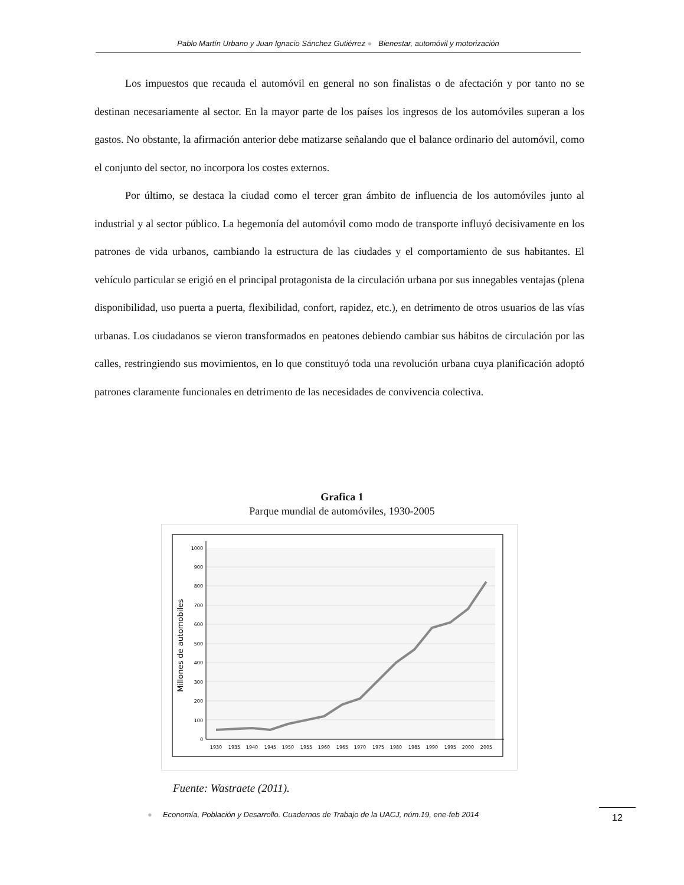Pablo Martín Urbano y Juan Ignacio Sánchez Gutiérrez ● Bienestar, automóvil y motorización
Los impuestos que recauda el automóvil en general no son finalistas o de afectación y por tanto no se destinan necesariamente al sector. En la mayor parte de los países los ingresos de los automóviles superan a los gastos. No obstante, la afirmación anterior debe matizarse señalando que el balance ordinario del automóvil, como el conjunto del sector, no incorpora los costes externos.
Por último, se destaca la ciudad como el tercer gran ámbito de influencia de los automóviles junto al industrial y al sector público. La hegemonía del automóvil como modo de transporte influyó decisivamente en los patrones de vida urbanos, cambiando la estructura de las ciudades y el comportamiento de sus habitantes. El vehículo particular se erigió en el principal protagonista de la circulación urbana por sus innegables ventajas (plena disponibilidad, uso puerta a puerta, flexibilidad, confort, rapidez, etc.), en detrimento de otros usuarios de las vías urbanas. Los ciudadanos se vieron transformados en peatones debiendo cambiar sus hábitos de circulación por las calles, restringiendo sus movimientos, en lo que constituyó toda una revolución urbana cuya planificación adoptó patrones claramente funcionales en detrimento de las necesidades de convivencia colectiva.
Grafica 1
Parque mundial de automóviles, 1930-2005
0
100
200
300
400
500
600
700
800
900
1000
1930
1935
1940
1945
1950
1955
1960
1965
1970
1975
1980
1985
1990
1995
2000
2005
Millones de automobiles
Fuente: Wastraete (2011).
● Economía, Población y Desarrollo. Cuadernos de Trabajo de la UACJ, núm.19, ene-feb 2014
12